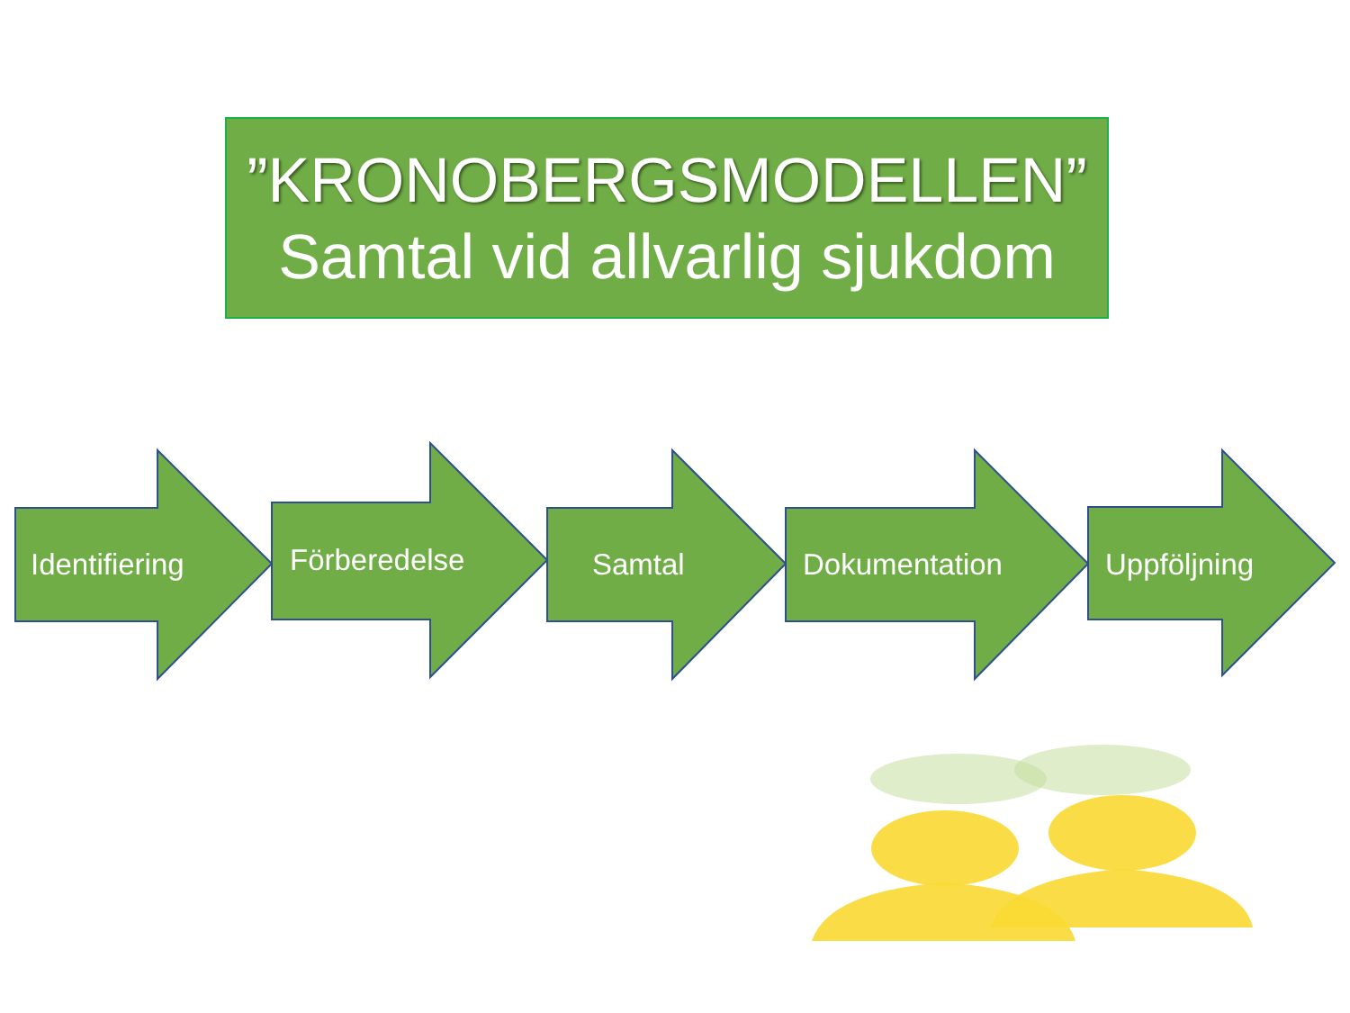”KRONOBERGSMODELLEN”
Samtal vid allvarlig sjukdom
Identifiering Förberedelse Samtal Dokumentation Uppföljning